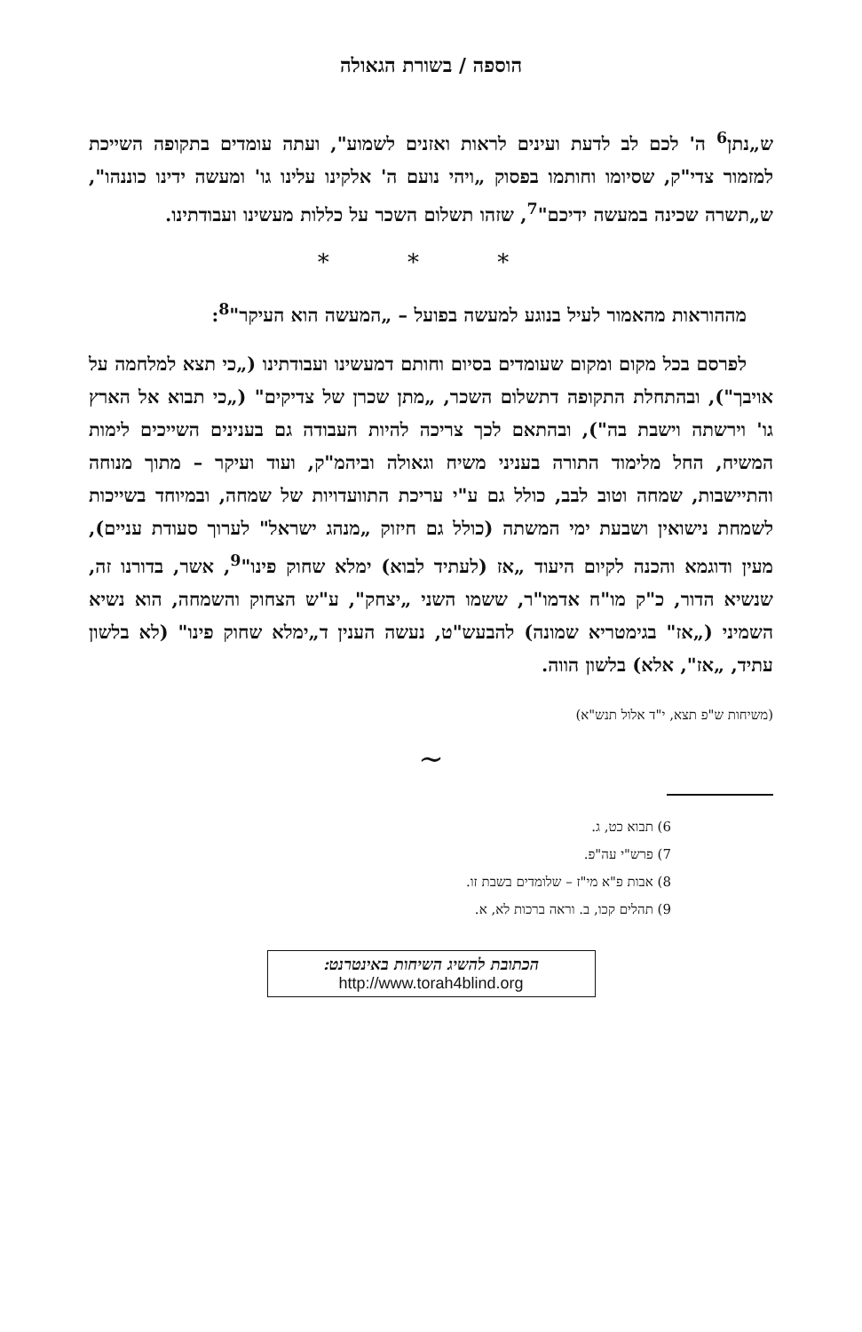הוספה / בשורת הגאולה
ש„נתן<sup>6</sup> ה' לכם לב לדעת ועינים לראות ואזנים לשמוע", ועתה עומדים בתקופה השייכת למזמור צדי"ק, שסיומו וחותמו בפסוק „ויהי נועם ה' אלקינו עלינו גו' ומעשה ידינו כוננהו", ש„תשרה שכינה במעשה ידיכם"<sup>7</sup>, שזהו תשלום השכר על כללות מעשינו ועבודתינו.
* * *
מההוראות מהאמור לעיל בנוגע למעשה בפועל – „המעשה הוא העיקר"<sup>8</sup>:
לפרסם בכל מקום ומקום שעומדים בסיום וחותם דמעשינו ועבודתינו („כי תצא למלחמה על אויבך"), ובהתחלת התקופה דתשלום השכר, „מתן שכרן של צדיקים" („כי תבוא אל הארץ גו' וירשתה וישבת בה"), ובהתאם לכך צריכה להיות העבודה גם בענינים השייכים לימות המשיח, החל מלימוד התורה בעניני משיח וגאולה וביהמ"ק, ועוד ועיקר – מתוך מנוחה והתיישבות, שמחה וטוב לבב, כולל גם ע"י עריכת התוועדויות של שמחה, ובמיוחד בשייכות לשמחת נישואין ושבעת ימי המשתה (כולל גם חיזוק „מנהג ישראל" לערוך סעודת עניים), מעין ודוגמא והכנה לקיום היעוד „אז (לעתיד לבוא) ימלא שחוק פינו"<sup>9</sup>, אשר, בדורנו זה, שנשיא הדור, כ"ק מו"ח אדמו"ר, ששמו השני „יצחק", ע"ש הצחוק והשמחה, הוא נשיא השמיני („אז" בגימטריא שמונה) להבעש"ט, נעשה הענין ד„ימלא שחוק פינו" (לא בלשון עתיד, „אז", אלא) בלשון הווה.
(משיחות ש"פ תצא, י"ד אלול תנש"א)
∽
6) תבוא כט, ג.
7) פרש"י עה"פ.
8) אבות פ"א מי"ז – שלומדים בשבת זו.
9) תהלים קכו, ב. וראה ברכות לא, א.
הכתובת להשיג השיחות באינטרנט:
http://www.torah4blind.org